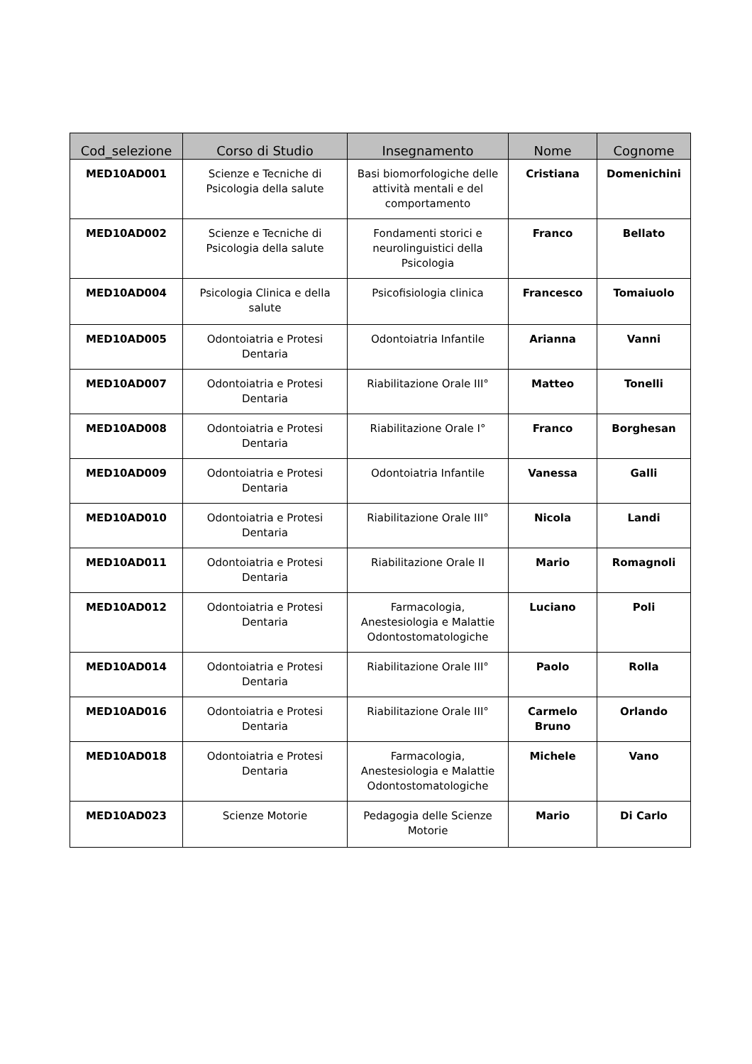| Cod_selezione | Corso di Studio | Insegnamento | Nome | Cognome |
| --- | --- | --- | --- | --- |
| MED10AD001 | Scienze e Tecniche di Psicologia della salute | Basi biomorfologiche delle attività mentali e del comportamento | Cristiana | Domenichini |
| MED10AD002 | Scienze e Tecniche di Psicologia della salute | Fondamenti storici e neurolinguistici della Psicologia | Franco | Bellato |
| MED10AD004 | Psicologia Clinica e della salute | Psicofisiologia clinica | Francesco | Tomaiuolo |
| MED10AD005 | Odontoiatria e Protesi Dentaria | Odontoiatria Infantile | Arianna | Vanni |
| MED10AD007 | Odontoiatria e Protesi Dentaria | Riabilitazione Orale III° | Matteo | Tonelli |
| MED10AD008 | Odontoiatria e Protesi Dentaria | Riabilitazione Orale I° | Franco | Borghesan |
| MED10AD009 | Odontoiatria e Protesi Dentaria | Odontoiatria Infantile | Vanessa | Galli |
| MED10AD010 | Odontoiatria e Protesi Dentaria | Riabilitazione Orale III° | Nicola | Landi |
| MED10AD011 | Odontoiatria e Protesi Dentaria | Riabilitazione Orale II | Mario | Romagnoli |
| MED10AD012 | Odontoiatria e Protesi Dentaria | Farmacologia, Anestesiologia e Malattie Odontostomatologiche | Luciano | Poli |
| MED10AD014 | Odontoiatria e Protesi Dentaria | Riabilitazione Orale III° | Paolo | Rolla |
| MED10AD016 | Odontoiatria e Protesi Dentaria | Riabilitazione Orale III° | Carmelo Bruno | Orlando |
| MED10AD018 | Odontoiatria e Protesi Dentaria | Farmacologia, Anestesiologia e Malattie Odontostomatologiche | Michele | Vano |
| MED10AD023 | Scienze Motorie | Pedagogia delle Scienze Motorie | Mario | Di Carlo |